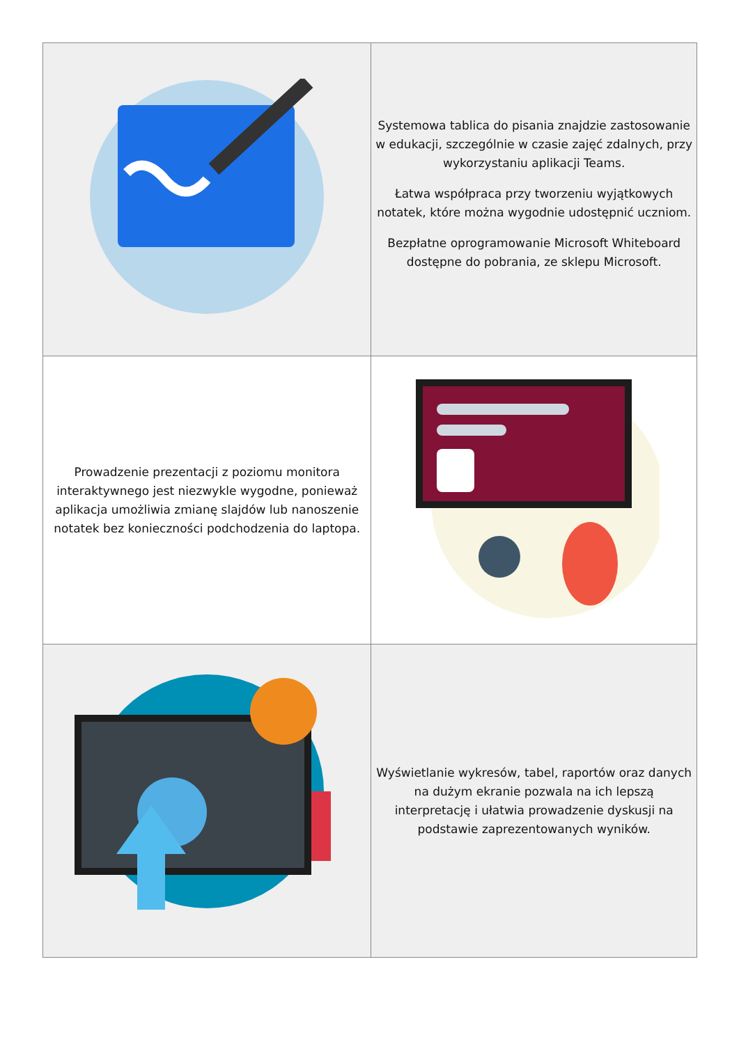| | Systemowa tablica do pisania znajdzie zastosowanie w edukacji, szczególnie w czasie zajęć zdalnych, przy wykorzystaniu aplikacji Teams. Łatwa współpraca przy tworzeniu wyjątkowych notatek, które można wygodnie udostępnić uczniom. Bezpłatne oprogramowanie Microsoft Whiteboard dostępne do pobrania, ze sklepu Microsoft. |
| Prowadzenie prezentacji z poziomu monitora interaktywnego jest niezwykle wygodne, ponieważ aplikacja umożliwia zmianę slajdów lub nanoszenie notatek bez konieczności podchodzenia do laptopa. | |
| | Wyświetlanie wykresów, tabel, raportów oraz danych na dużym ekranie pozwala na ich lepszą interpretację i ułatwia prowadzenie dyskusji na podstawie zaprezentowanych wyników. |